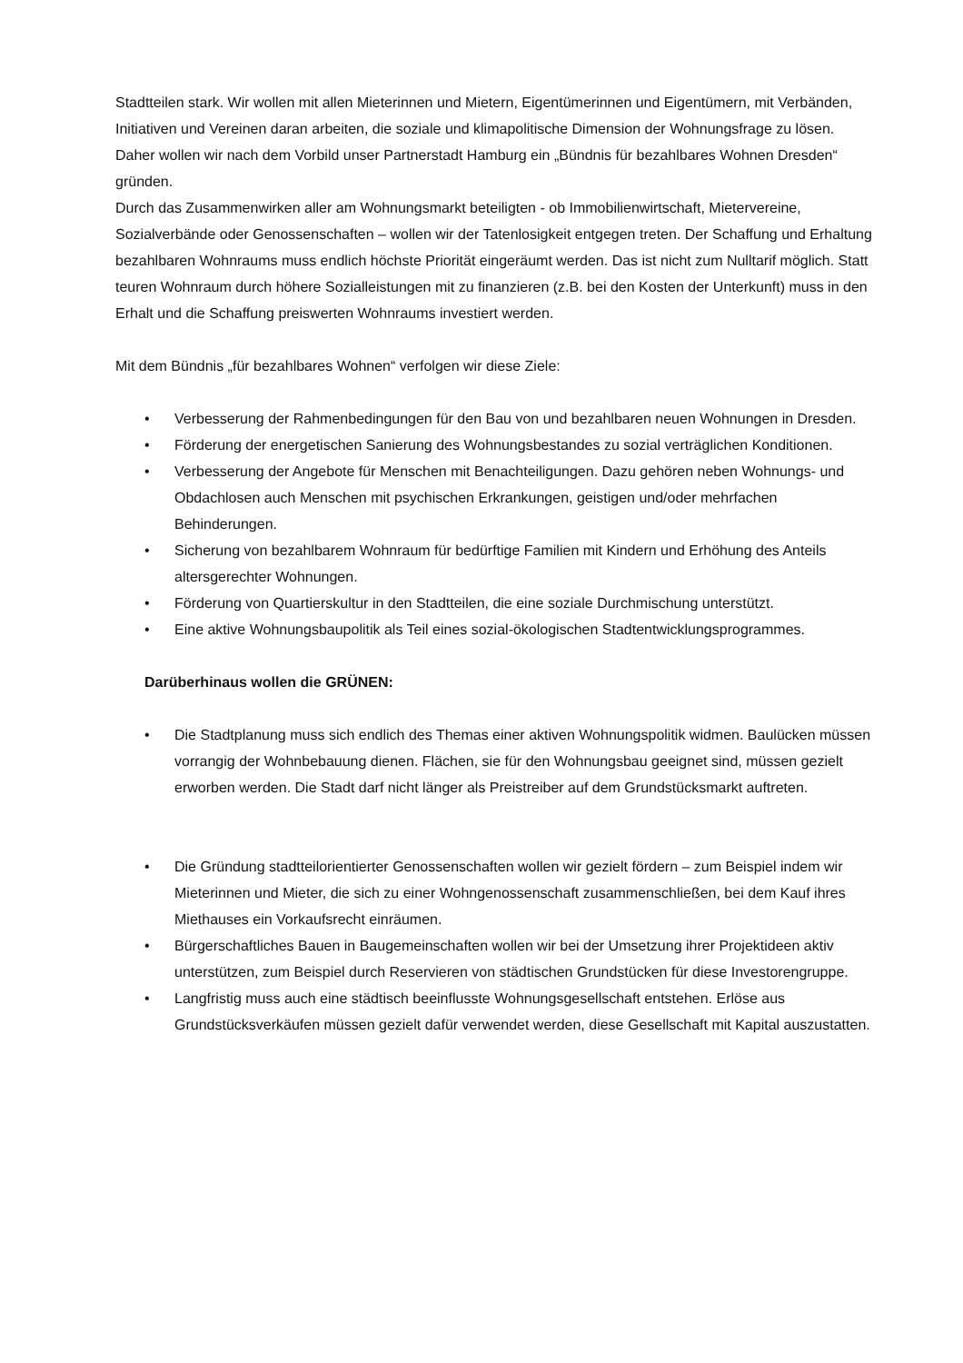Stadtteilen stark. Wir wollen mit allen Mieterinnen und Mietern, Eigentümerinnen und Eigentümern, mit Verbänden, Initiativen und Vereinen daran arbeiten, die soziale und klimapolitische Dimension der Wohnungsfrage zu lösen. Daher wollen wir nach dem Vorbild unser Partnerstadt Hamburg ein „Bündnis für bezahlbares Wohnen Dresden“ gründen.
Durch das Zusammenwirken aller am Wohnungsmarkt beteiligten - ob Immobilienwirtschaft, Mietervereine, Sozialverbände oder Genossenschaften – wollen wir der Tatenlosigkeit entgegen treten. Der Schaffung und Erhaltung bezahlbaren Wohnraums muss endlich höchste Priorität eingeräumt werden. Das ist nicht zum Nulltarif möglich. Statt teuren Wohnraum durch höhere Sozialleistungen mit zu finanzieren (z.B. bei den Kosten der Unterkunft) muss in den Erhalt und die Schaffung preiswerten Wohnraums investiert werden.
Mit dem Bündnis „für bezahlbares Wohnen“ verfolgen wir diese Ziele:
• Verbesserung der Rahmenbedingungen für den Bau von und bezahlbaren neuen Wohnungen in Dresden.
• Förderung der energetischen Sanierung des Wohnungsbestandes zu sozial verträglichen Konditionen.
• Verbesserung der Angebote für Menschen mit Benachteiligungen. Dazu gehören neben Wohnungs- und Obdachlosen auch Menschen mit psychischen Erkrankungen, geistigen und/oder mehrfachen Behinderungen.
• Sicherung von bezahlbarem Wohnraum für bedürftige Familien mit Kindern und Erhöhung des Anteils altersgerechter Wohnungen.
• Förderung von Quartierskultur in den Stadtteilen, die eine soziale Durchmischung unterstützt.
• Eine aktive Wohnungsbaupolitik als Teil eines sozial-ökologischen Stadtentwicklungsprogrammes.
Darüberhinaus wollen die GRÜNEN:
• Die Stadtplanung muss sich endlich des Themas einer aktiven Wohnungspolitik widmen. Baulücken müssen vorrangig der Wohnbebauung dienen. Flächen, sie für den Wohnungsbau geeignet sind, müssen gezielt erworben werden. Die Stadt darf nicht länger als Preistreiber auf dem Grundstücksmarkt auftreten.
• Die Gründung stadtteilorientierter Genossenschaften wollen wir gezielt fördern – zum Beispiel indem wir Mieterinnen und Mieter, die sich zu einer Wohngenossenschaft zusammenschließen, bei dem Kauf ihres Miethauses ein Vorkaufsrecht einräumen.
• Bürgerschaftliches Bauen in Baugemeinschaften wollen wir bei der Umsetzung ihrer Projektideen aktiv unterstützen, zum Beispiel durch Reservieren von städtischen Grundstücken für diese Investorengruppe.
• Langfristig muss auch eine städtisch beeinflusste Wohnungsgesellschaft entstehen. Erlöse aus Grundstücksverkäufen müssen gezielt dafür verwendet werden, diese Gesellschaft mit Kapital auszustatten.